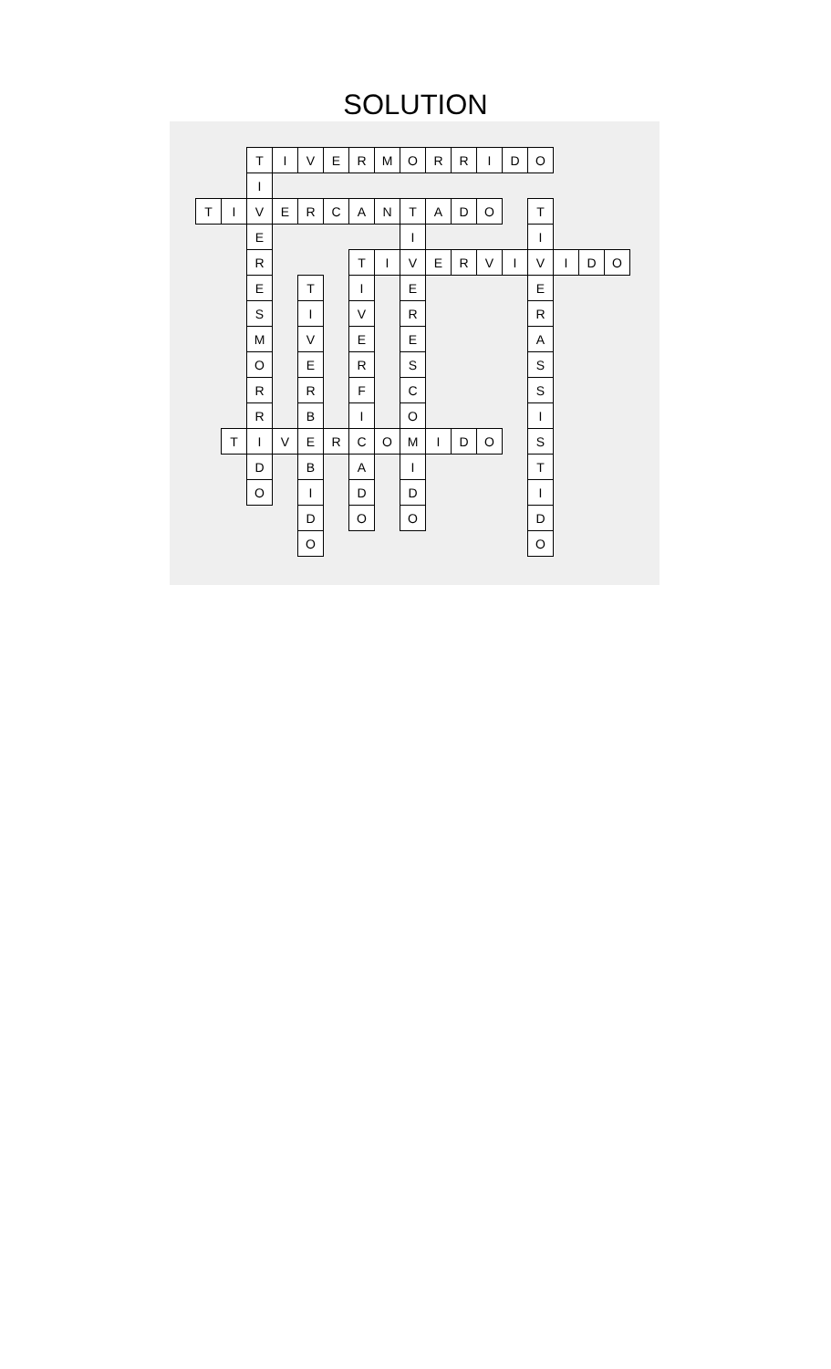SOLUTION
| | | T | I | V | E | R | M | O | R | R | I | D | O | | | |
| | | I | | | | | | | | | | | | | | |
| T | I | V | E | R | C | A | N | T | A | D | O | | T | | | |
| | | E | | | | | | I | | | | | I | | | |
| | | R | | | | T | I | V | E | R | V | I | V | I | D | O |
| | | E | | T | | I | | E | | | | | E | | | |
| | | S | | I | | V | | R | | | | | R | | | |
| | | M | | V | | E | | E | | | | | A | | | |
| | | O | | E | | R | | S | | | | | S | | | |
| | | R | | R | | F | | C | | | | | S | | | |
| | | R | | B | | I | | O | | | | | I | | | |
| | T | I | V | E | R | C | O | M | I | D | O | | S | | | |
| | | D | | B | | A | | I | | | | | T | | | |
| | | O | | I | | D | | D | | | | | I | | | |
| | | | | D | | O | | O | | | | | D | | | |
| | | | | O | | | | | | | | | O | | | |